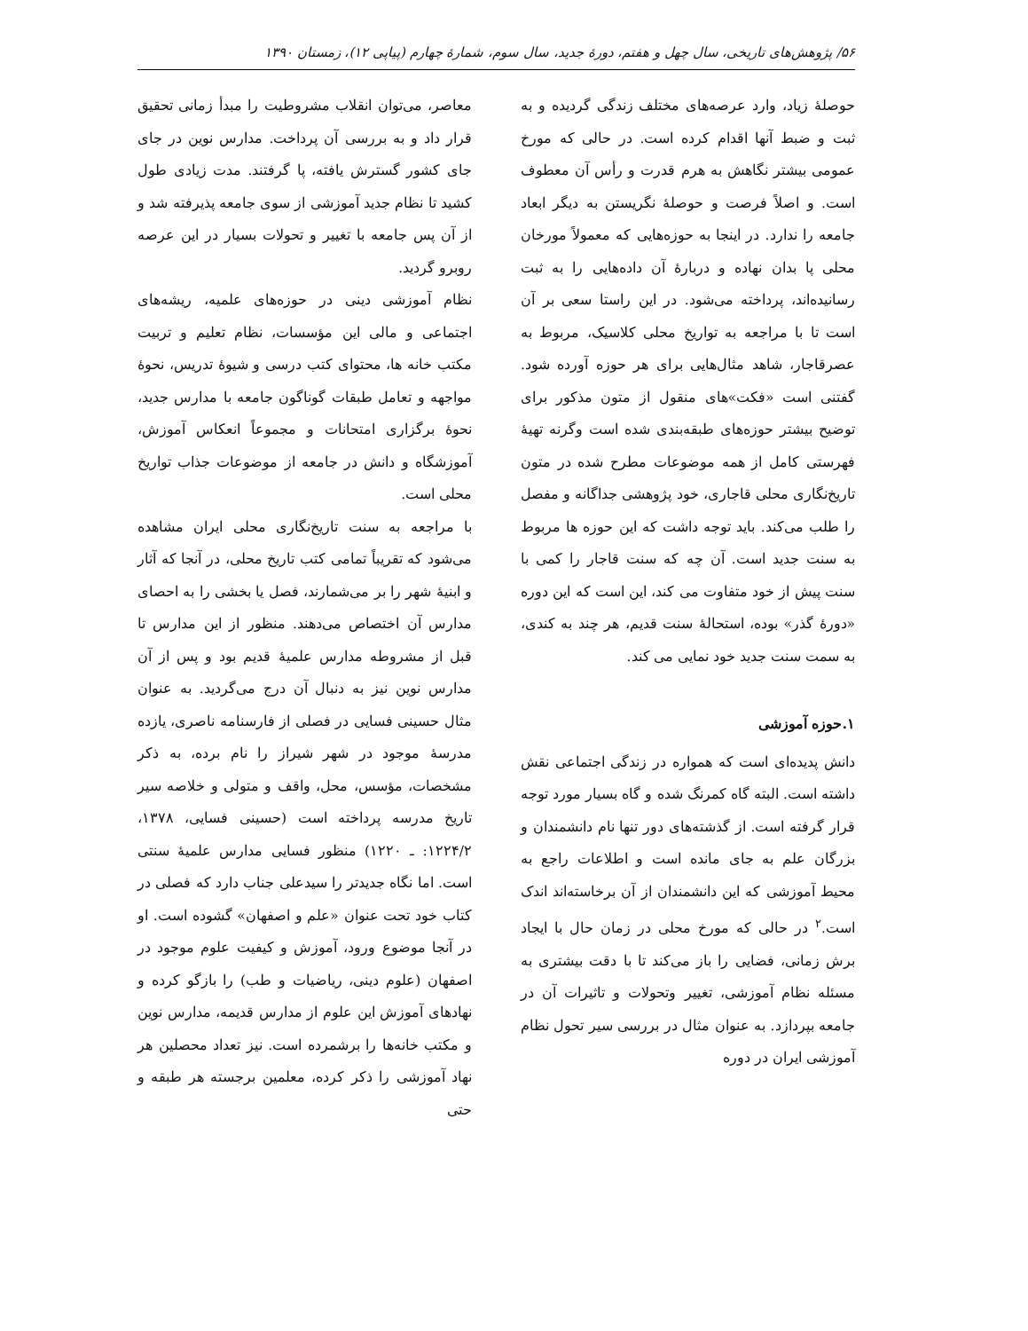۵۶/ پژوهش‌های تاریخی، سال چهل و هفتم، دورهٔ جدید، سال سوم، شمارهٔ چهارم (پیاپی ۱۲)، زمستان ۱۳۹۰
حوصلهٔ زیاد، وارد عرصه‌های مختلف زندگی گردیده و به ثبت و ضبط آنها اقدام کرده است. در حالی که مورخ عمومی بیشتر نگاهش به هرم قدرت و رأس آن معطوف است. و اصلاً فرصت و حوصلهٔ نگریستن به دیگر ابعاد جامعه را ندارد. در اینجا به حوزه‌هایی که معمولاً مورخان محلی پا بدان نهاده و دربارهٔ آن داده‌هایی را به ثبت رسانیده‌اند، پرداخته می‌شود. در این راستا سعی بر آن است تا با مراجعه به تواریخ محلی کلاسیک، مربوط به عصرقاجار، شاهد مثال‌هایی برای هر حوزه آورده شود. گفتنی است «فکت»های منقول از متون مذکور برای توضیح بیشتر حوزه‌های طبقه‌بندی شده است وگرنه تهیهٔ فهرستی کامل از همه موضوعات مطرح شده در متون تاریخ‌نگاری محلی قاجاری، خود پژوهشی جداگانه و مفصل را طلب می‌کند. باید توجه داشت که این حوزه ها مربوط به سنت جدید است. آن چه که سنت قاجار را کمی با سنت پیش از خود متفاوت می کند، این است که این دوره «دورهٔ گذر» بوده، استحالهٔ سنت قدیم، هر چند به کندی، به سمت سنت جدید خود نمایی می کند.
۱.حوزه آموزشی
دانش پدیده‌ای است که همواره در زندگی اجتماعی نقش داشته است. البته گاه کمرنگ شده و گاه بسیار مورد توجه قرار گرفته است. از گذشته‌های دور تنها نام دانشمندان و بزرگان علم به جای مانده است و اطلاعات راجع به محیط آموزشی که این دانشمندان از آن برخاسته‌اند اندک است.<sup>۲</sup> در حالی که مورخ محلی در زمان حال با ایجاد برش زمانی، فضایی را باز می‌کند تا با دقت بیشتری به مسئله نظام آموزشی، تغییر وتحولات و تاثیرات آن در جامعه بپردازد. به عنوان مثال در بررسی سیر تحول نظام آموزشی ایران در دوره
معاصر، می‌توان انقلاب مشروطیت را مبدأ زمانی تحقیق قرار داد و به بررسی آن پرداخت. مدارس نوین در جای جای کشور گسترش یافته، پا گرفتند. مدت زیادی طول کشید تا نظام جدید آموزشی از سوی جامعه پذیرفته شد و از آن پس جامعه با تغییر و تحولات بسیار در این عرصه روبرو گردید.
نظام آموزشی دینی در حوزه‌های علمیه، ریشه‌های اجتماعی و مالی این مؤسسات، نظام تعلیم و تربیت مکتب خانه ها، محتوای کتب درسی و شیوهٔ تدریس، نحوهٔ مواجهه و تعامل طبقات گوناگون جامعه با مدارس جدید، نحوهٔ برگزاری امتحانات و مجموعاً انعکاس آموزش، آموزشگاه و دانش در جامعه از موضوعات جذاب تواریخ محلی است.
با مراجعه به سنت تاریخ‌نگاری محلی ایران مشاهده می‌شود که تقریباً تمامی کتب تاریخ محلی، در آنجا که آثار و ابنیهٔ شهر را بر می‌شمارند، فصل یا بخشی را به احصای مدارس آن اختصاص می‌دهند. منظور از این مدارس تا قبل از مشروطه مدارس علمیهٔ قدیم بود و پس از آن مدارس نوین نیز به دنبال آن درج می‌گردید. به عنوان مثال حسینی فسایی در فصلی از فارسنامه ناصری، یازده مدرسهٔ موجود در شهر شیراز را نام برده، به ذکر مشخصات، مؤسس، محل، واقف و متولی و خلاصه سیر تاریخ مدرسه پرداخته است (حسینی فسایی، ۱۳۷۸، ۱۲۲۴/۲: ـ ۱۲۲۰) منظور فسایی مدارس علمیهٔ سنتی است. اما نگاه جدیدتر را سیدعلی جناب دارد که فصلی در کتاب خود تحت عنوان «علم و اصفهان» گشوده است. او در آنجا موضوع ورود، آموزش و کیفیت علوم موجود در اصفهان (علوم دینی، ریاضیات و طب) را بازگو کرده و نهادهای آموزش این علوم از مدارس قدیمه، مدارس نوین و مکتب خانه‌ها را برشمرده است. نیز تعداد محصلین هر نهاد آموزشی را ذکر کرده، معلمین برجسته هر طبقه و حتی